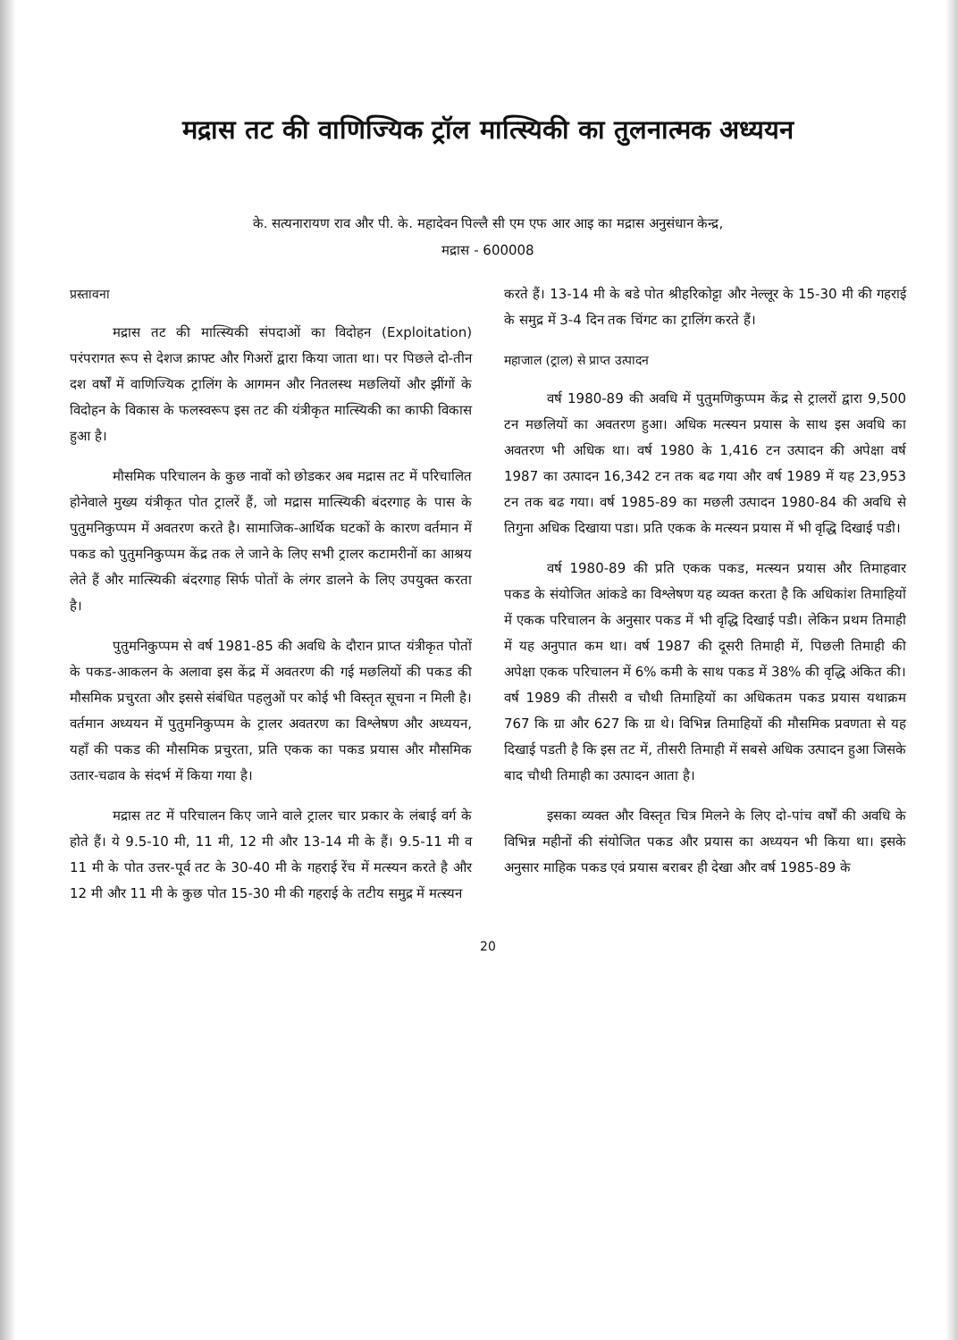मद्रास तट की वाणिज्यिक ट्रॉल मात्स्यिकी का तुलनात्मक अध्ययन
के. सत्यनारायण राव और पी. के. महादेवन पिल्लै सी एम एफ आर आइ का मद्रास अनुसंधान केन्द्र,
मद्रास - 600008
प्रस्तावना
मद्रास तट की मात्स्यिकी संपदाओं का विदोहन (Exploitation) परंपरागत रूप से देशज क्राफ्ट और गिअरों द्वारा किया जाता था। पर पिछले दो-तीन दश वर्षों में वाणिज्यिक ट्रालिंग के आगमन और नितलस्थ मछलियों और झींगों के विदोहन के विकास के फलस्वरूप इस तट की यंत्रीकृत मात्स्यिकी का काफी विकास हुआ है।
मौसमिक परिचालन के कुछ नावों को छोडकर अब मद्रास तट में परिचालित होनेवाले मुख्य यंत्रीकृत पोत ट्रालरें हैं, जो मद्रास मात्स्यिकी बंदरगाह के पास के पुतुमनिकुप्पम में अवतरण करते है। सामाजिक-आर्थिक घटकों के कारण वर्तमान में पकड को पुतुमनिकुप्पम केंद्र तक ले जाने के लिए सभी ट्रालर कटामरीनों का आश्रय लेते हैं और मात्स्यिकी बंदरगाह सिर्फ पोतों के लंगर डालने के लिए उपयुक्त करता है।
पुतुमनिकुप्पम से वर्ष 1981-85 की अवधि के दौरान प्राप्त यंत्रीकृत पोतों के पकड-आकलन के अलावा इस केंद्र में अवतरण की गई मछलियों की पकड की मौसमिक प्रचुरता और इससे संबंधित पहलुओं पर कोई भी विस्तृत सूचना न मिली है। वर्तमान अध्ययन में पुतुमनिकुप्पम के ट्रालर अवतरण का विश्लेषण और अध्ययन, यहाँ की पकड की मौसमिक प्रचुरता, प्रति एकक का पकड प्रयास और मौसमिक उतार-चढाव के संदर्भ में किया गया है।
मद्रास तट में परिचालन किए जाने वाले ट्रालर चार प्रकार के लंबाई वर्ग के होते हैं। ये 9.5-10 मी, 11 मी, 12 मी और 13-14 मी के हैं। 9.5-11 मी व 11 मी के पोत उत्तर-पूर्व तट के 30-40 मी के गहराई रेंच में मत्स्यन करते है और 12 मी और 11 मी के कुछ पोत 15-30 मी की गहराई के तटीय समुद्र में मत्स्यन
करते हैं। 13-14 मी के बडे पोत श्रीहरिकोट्टा और नेल्लूर के 15-30 मी की गहराई के समुद्र में 3-4 दिन तक चिंगट का ट्रालिंग करते हैं।
महाजाल (ट्राल) से प्राप्त उत्पादन
वर्ष 1980-89 की अवधि में पुतुमणिकुप्पम केंद्र से ट्रालरों द्वारा 9,500 टन मछलियों का अवतरण हुआ। अधिक मत्स्यन प्रयास के साथ इस अवधि का अवतरण भी अधिक था। वर्ष 1980 के 1,416 टन उत्पादन की अपेक्षा वर्ष 1987 का उत्पादन 16,342 टन तक बढ गया और वर्ष 1989 में यह 23,953 टन तक बढ गया। वर्ष 1985-89 का मछली उत्पादन 1980-84 की अवधि से तिगुना अधिक दिखाया पडा। प्रति एकक के मत्स्यन प्रयास में भी वृद्धि दिखाई पडी।
वर्ष 1980-89 की प्रति एकक पकड, मत्स्यन प्रयास और तिमाहवार पकड के संयोजित आंकडे का विश्लेषण यह व्यक्त करता है कि अधिकांश तिमाहियों में एकक परिचालन के अनुसार पकड में भी वृद्धि दिखाई पडी। लेकिन प्रथम तिमाही में यह अनुपात कम था। वर्ष 1987 की दूसरी तिमाही में, पिछली तिमाही की अपेक्षा एकक परिचालन में 6% कमी के साथ पकड में 38% की वृद्धि अंकित की। वर्ष 1989 की तीसरी व चौथी तिमाहियों का अधिकतम पकड प्रयास यथाक्रम 767 कि ग्रा और 627 कि ग्रा थे। विभिन्न तिमाहियों की मौसमिक प्रवणता से यह दिखाई पडती है कि इस तट में, तीसरी तिमाही में सबसे अधिक उत्पादन हुआ जिसके बाद चौथी तिमाही का उत्पादन आता है।
इसका व्यक्त और विस्तृत चित्र मिलने के लिए दो-पांच वर्षों की अवधि के विभिन्न महीनों की संयोजित पकड और प्रयास का अध्ययन भी किया था। इसके अनुसार माहिक पकड एवं प्रयास बराबर ही देखा और वर्ष 1985-89 के
20